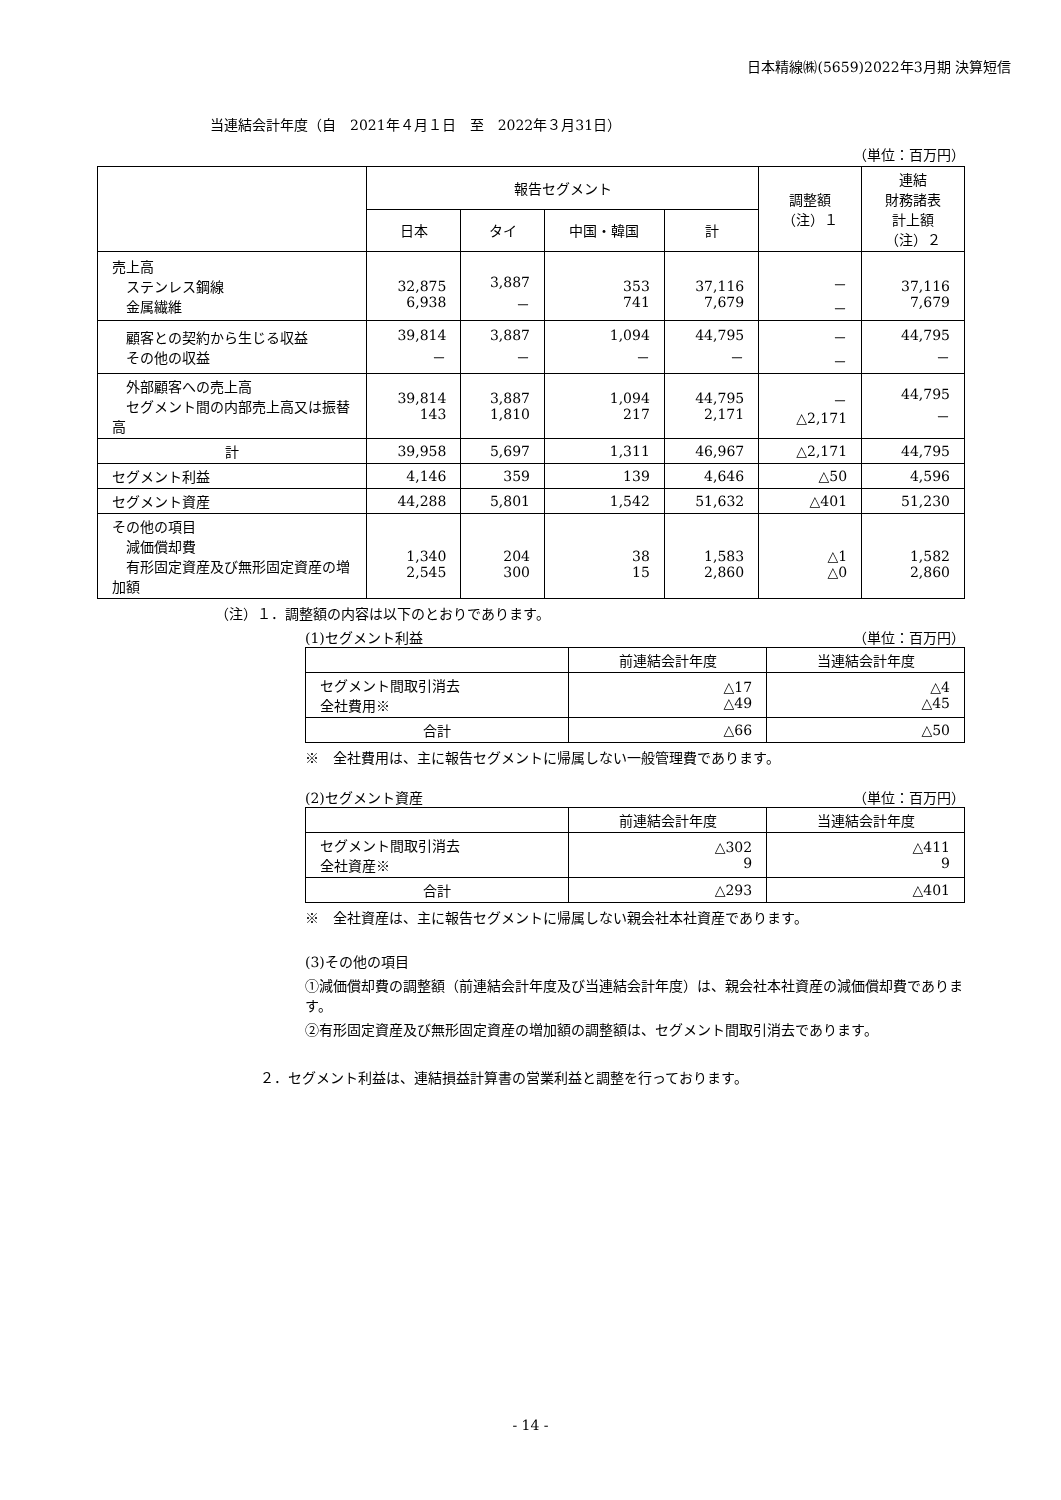日本精線㈱(5659)2022年3月期 決算短信
当連結会計年度（自　2021年４月１日　至　2022年３月31日）
（単位：百万円）
| | 報告セグメント | | | | 調整額 （注）１ | 連結 財務諸表 計上額 （注）２ |
| --- | --- | --- | --- | --- | --- | --- |
| | 日本 | タイ | 中国・韓国 | 計 | | |
| 売上高 ステンレス鋼線 金属繊維 | 32,875 6,938 | 3,887 － | 353 741 | 37,116 7,679 | － － | 37,116 7,679 |
| 顧客との契約から生じる収益 その他の収益 | 39,814 － | 3,887 － | 1,094 － | 44,795 － | － － | 44,795 － |
| 外部顧客への売上高 セグメント間の内部売上高又は振替高 | 39,814 143 | 3,887 1,810 | 1,094 217 | 44,795 2,171 | － △2,171 | 44,795 － |
| 計 | 39,958 | 5,697 | 1,311 | 46,967 | △2,171 | 44,795 |
| セグメント利益 | 4,146 | 359 | 139 | 4,646 | △50 | 4,596 |
| セグメント資産 | 44,288 | 5,801 | 1,542 | 51,632 | △401 | 51,230 |
| その他の項目 減価償却費 有形固定資産及び無形固定資産の増加額 | 1,340 2,545 | 204 300 | 38 15 | 1,583 2,860 | △1 △0 | 1,582 2,860 |
（注）１．調整額の内容は以下のとおりであります。
(1)セグメント利益 （単位：百万円）
| | 前連結会計年度 | 当連結会計年度 |
| --- | --- | --- |
| セグメント間取引消去 全社費用※ | △17 △49 | △4 △45 |
| 合計 | △66 | △50 |
※　全社費用は、主に報告セグメントに帰属しない一般管理費であります。
(2)セグメント資産 （単位：百万円）
| | 前連結会計年度 | 当連結会計年度 |
| --- | --- | --- |
| セグメント間取引消去 全社資産※ | △302 9 | △411 9 |
| 合計 | △293 | △401 |
※　全社資産は、主に報告セグメントに帰属しない親会社本社資産であります。
(3)その他の項目
①減価償却費の調整額（前連結会計年度及び当連結会計年度）は、親会社本社資産の減価償却費であります。
②有形固定資産及び無形固定資産の増加額の調整額は、セグメント間取引消去であります。
２．セグメント利益は、連結損益計算書の営業利益と調整を行っております。
- 14 -